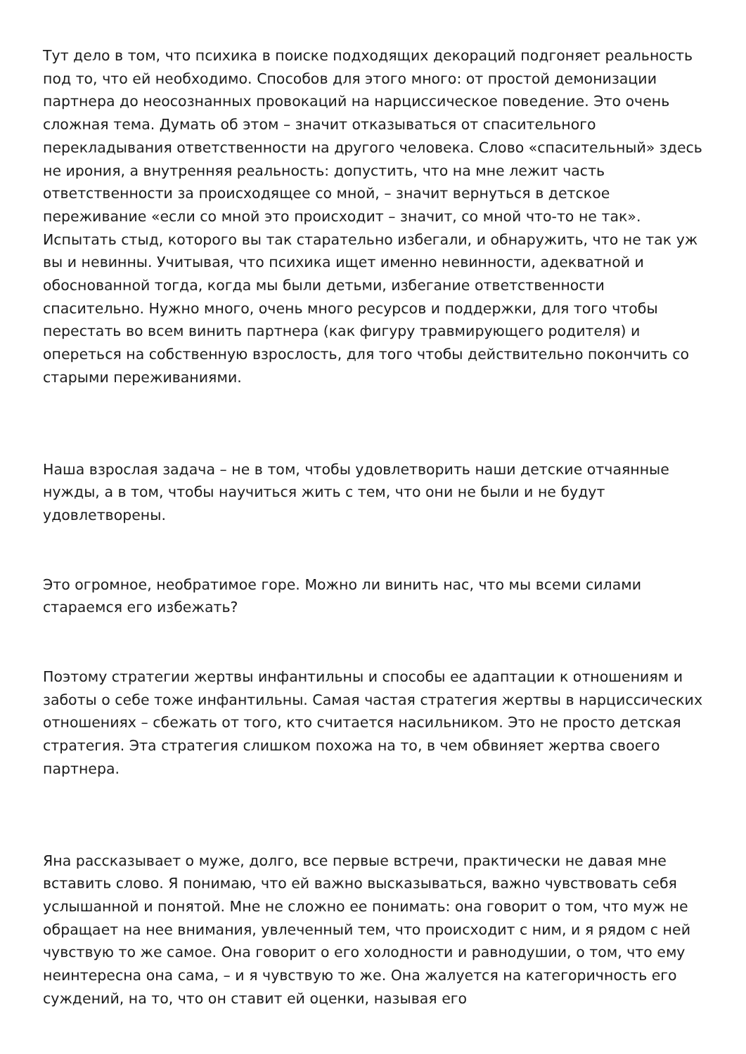Тут дело в том, что психика в поиске подходящих декораций подгоняет реальность под то, что ей необходимо. Способов для этого много: от простой демонизации партнера до неосознанных провокаций на нарциссическое поведение. Это очень сложная тема. Думать об этом – значит отказываться от спасительного перекладывания ответственности на другого человека. Слово «спасительный» здесь не ирония, а внутренняя реальность: допустить, что на мне лежит часть ответственности за происходящее со мной, – значит вернуться в детское переживание «если со мной это происходит – значит, со мной что-то не так». Испытать стыд, которого вы так старательно избегали, и обнаружить, что не так уж вы и невинны. Учитывая, что психика ищет именно невинности, адекватной и обоснованной тогда, когда мы были детьми, избегание ответственности спасительно. Нужно много, очень много ресурсов и поддержки, для того чтобы перестать во всем винить партнера (как фигуру травмирующего родителя) и опереться на собственную взрослость, для того чтобы действительно покончить со старыми переживаниями.
Наша взрослая задача – не в том, чтобы удовлетворить наши детские отчаянные нужды, а в том, чтобы научиться жить с тем, что они не были и не будут удовлетворены.
Это огромное, необратимое горе. Можно ли винить нас, что мы всеми силами стараемся его избежать?
Поэтому стратегии жертвы инфантильны и способы ее адаптации к отношениям и заботы о себе тоже инфантильны. Самая частая стратегия жертвы в нарциссических отношениях – сбежать от того, кто считается насильником. Это не просто детская стратегия. Эта стратегия слишком похожа на то, в чем обвиняет жертва своего партнера.
Яна рассказывает о муже, долго, все первые встречи, практически не давая мне вставить слово. Я понимаю, что ей важно высказываться, важно чувствовать себя услышанной и понятой. Мне не сложно ее понимать: она говорит о том, что муж не обращает на нее внимания, увлеченный тем, что происходит с ним, и я рядом с ней чувствую то же самое. Она говорит о его холодности и равнодушии, о том, что ему неинтересна она сама, – и я чувствую то же. Она жалуется на категоричность его суждений, на то, что он ставит ей оценки, называя его